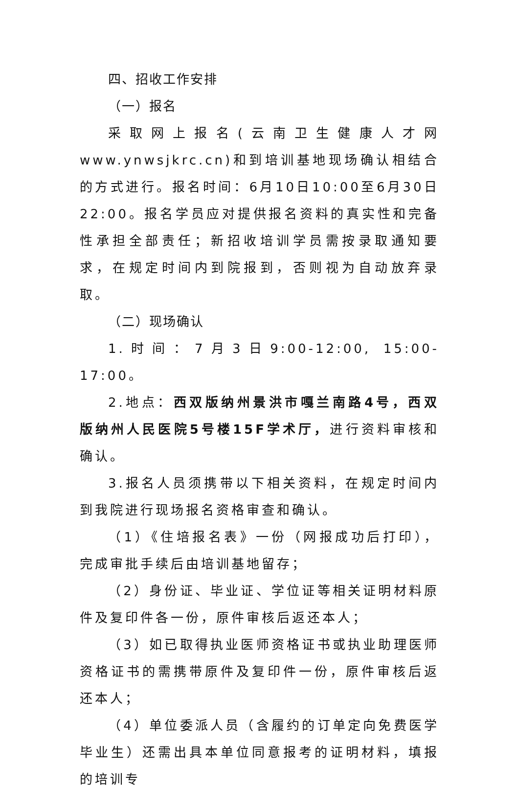四、招收工作安排
（一）报名
采取网上报名(云南卫生健康人才网www.ynwsjkrc.cn)和到培训基地现场确认相结合的方式进行。报名时间：6月10日10:00至6月30日22:00。报名学员应对提供报名资料的真实性和完备性承担全部责任；新招收培训学员需按录取通知要求，在规定时间内到院报到，否则视为自动放弃录取。
（二）现场确认
1.时间：7月3日9:00-12:00, 15:00-17:00。
2.地点：西双版纳州景洪市嘎兰南路4号，西双版纳州人民医院5号楼15F学术厅，进行资料审核和确认。
3.报名人员须携带以下相关资料，在规定时间内到我院进行现场报名资格审查和确认。
（1）《住培报名表》一份（网报成功后打印），完成审批手续后由培训基地留存；
（2）身份证、毕业证、学位证等相关证明材料原件及复印件各一份，原件审核后返还本人；
（3）如已取得执业医师资格证书或执业助理医师资格证书的需携带原件及复印件一份，原件审核后返还本人；
（4）单位委派人员（含履约的订单定向免费医学毕业生）还需出具本单位同意报考的证明材料，填报的培训专